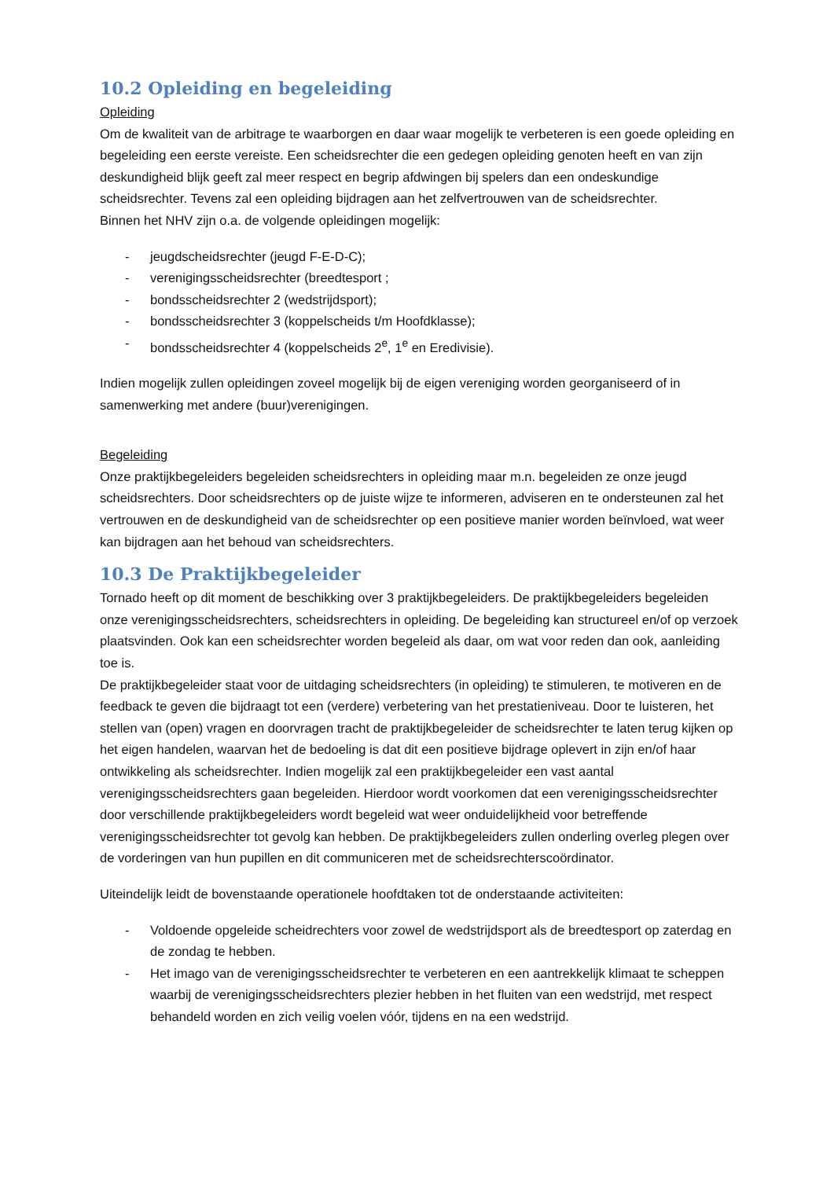10.2 Opleiding en begeleiding
Opleiding
Om de kwaliteit van de arbitrage te waarborgen en daar waar mogelijk te verbeteren is een goede opleiding en begeleiding een eerste vereiste. Een scheidsrechter die een gedegen opleiding genoten heeft en van zijn deskundigheid blijk geeft zal meer respect en begrip afdwingen bij spelers dan een ondeskundige scheidsrechter. Tevens zal een opleiding bijdragen aan het zelfvertrouwen van de scheidsrechter.
Binnen het NHV zijn o.a. de volgende opleidingen mogelijk:
- jeugdscheidsrechter (jeugd F-E-D-C);
- verenigingsscheidsrechter (breedtesport ;
- bondsscheidsrechter 2 (wedstrijdsport);
- bondsscheidsrechter 3 (koppelscheids t/m Hoofdklasse);
- bondsscheidsrechter 4 (koppelscheids 2<sup>e</sup>, 1<sup>e</sup> en Eredivisie).
Indien mogelijk zullen opleidingen zoveel mogelijk bij de eigen vereniging worden georganiseerd of in samenwerking met andere (buur)verenigingen.
Begeleiding
Onze praktijkbegeleiders begeleiden scheidsrechters in opleiding maar m.n. begeleiden ze onze jeugd scheidsrechters. Door scheidsrechters op de juiste wijze te informeren, adviseren en te ondersteunen zal het vertrouwen en de deskundigheid van de scheidsrechter op een positieve manier worden beïnvloed, wat weer kan bijdragen aan het behoud van scheidsrechters.
10.3 De Praktijkbegeleider
Tornado heeft op dit moment de beschikking over 3 praktijkbegeleiders. De praktijkbegeleiders begeleiden onze verenigingsscheidsrechters, scheidsrechters in opleiding. De begeleiding kan structureel en/of op verzoek plaatsvinden. Ook kan een scheidsrechter worden begeleid als daar, om wat voor reden dan ook, aanleiding toe is.
De praktijkbegeleider staat voor de uitdaging scheidsrechters (in opleiding) te stimuleren, te motiveren en de feedback te geven die bijdraagt tot een (verdere) verbetering van het prestatieniveau. Door te luisteren, het stellen van (open) vragen en doorvragen tracht de praktijkbegeleider de scheidsrechter te laten terug kijken op het eigen handelen, waarvan het de bedoeling is dat dit een positieve bijdrage oplevert in zijn en/of haar ontwikkeling als scheidsrechter. Indien mogelijk zal een praktijkbegeleider een vast aantal verenigingsscheidsrechters gaan begeleiden. Hierdoor wordt voorkomen dat een verenigingsscheidsrechter door verschillende praktijkbegeleiders wordt begeleid wat weer onduidelijkheid voor betreffende verenigingsscheidsrechter tot gevolg kan hebben. De praktijkbegeleiders zullen onderling overleg plegen over de vorderingen van hun pupillen en dit communiceren met de scheidsrechterscoördinator.
Uiteindelijk leidt de bovenstaande operationele hoofdtaken tot de onderstaande activiteiten:
- Voldoende opgeleide scheidrechters voor zowel de wedstrijdsport als de breedtesport op zaterdag en de zondag te hebben.
- Het imago van de verenigingsscheidsrechter te verbeteren en een aantrekkelijk klimaat te scheppen waarbij de verenigingsscheidsrechters plezier hebben in het fluiten van een wedstrijd, met respect behandeld worden en zich veilig voelen vóór, tijdens en na een wedstrijd.